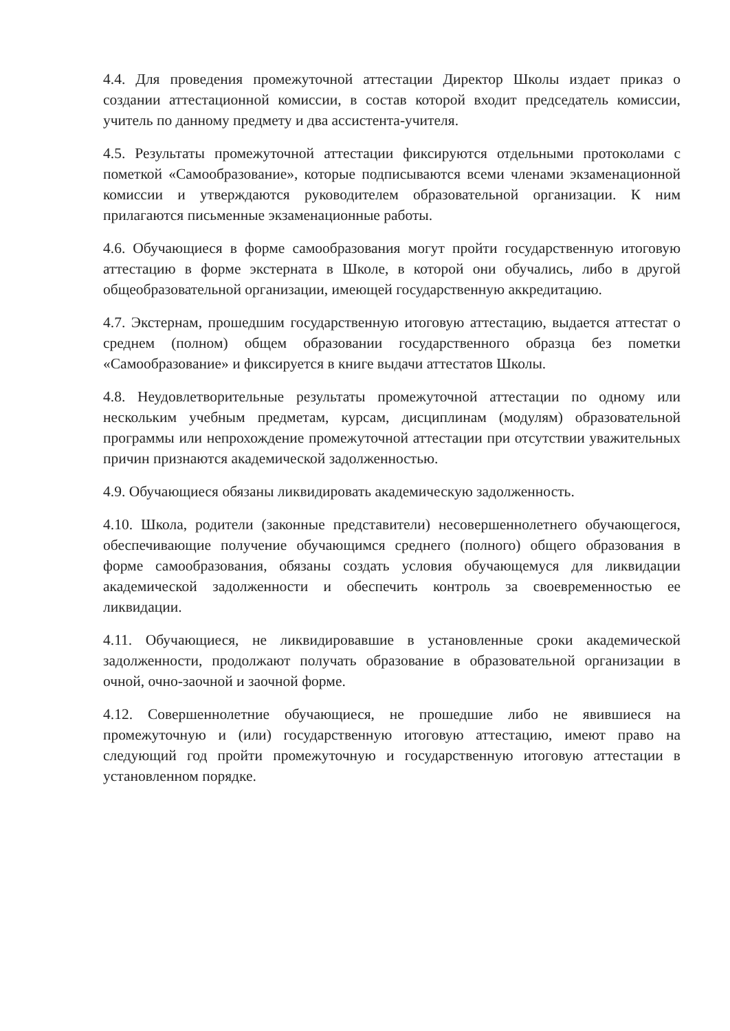4.4. Для проведения промежуточной аттестации Директор Школы издает приказ о создании аттестационной комиссии, в состав которой входит председатель комиссии, учитель по данному предмету и два ассистента-учителя.
4.5. Результаты промежуточной аттестации фиксируются отдельными протоколами с пометкой «Самообразование», которые подписываются всеми членами экзаменационной комиссии и утверждаются руководителем образовательной организации. К ним прилагаются письменные экзаменационные работы.
4.6. Обучающиеся в форме самообразования могут пройти государственную итоговую аттестацию в форме экстерната в Школе, в которой они обучались, либо в другой общеобразовательной организации, имеющей государственную аккредитацию.
4.7. Экстернам, прошедшим государственную итоговую аттестацию, выдается аттестат о среднем (полном) общем образовании государственного образца без пометки «Самообразование» и фиксируется в книге выдачи аттестатов Школы.
4.8. Неудовлетворительные результаты промежуточной аттестации по одному или нескольким учебным предметам, курсам, дисциплинам (модулям) образовательной программы или непрохождение промежуточной аттестации при отсутствии уважительных причин признаются академической задолженностью.
4.9. Обучающиеся обязаны ликвидировать академическую задолженность.
4.10. Школа, родители (законные представители) несовершеннолетнего обучающегося, обеспечивающие получение обучающимся среднего (полного) общего образования в форме самообразования, обязаны создать условия обучающемуся для ликвидации академической задолженности и обеспечить контроль за своевременностью ее ликвидации.
4.11. Обучающиеся, не ликвидировавшие в установленные сроки академической задолженности, продолжают получать образование в образовательной организации в очной, очно-заочной и заочной форме.
4.12. Совершеннолетние обучающиеся, не прошедшие либо не явившиеся на промежуточную и (или) государственную итоговую аттестацию, имеют право на следующий год пройти промежуточную и государственную итоговую аттестации в установленном порядке.